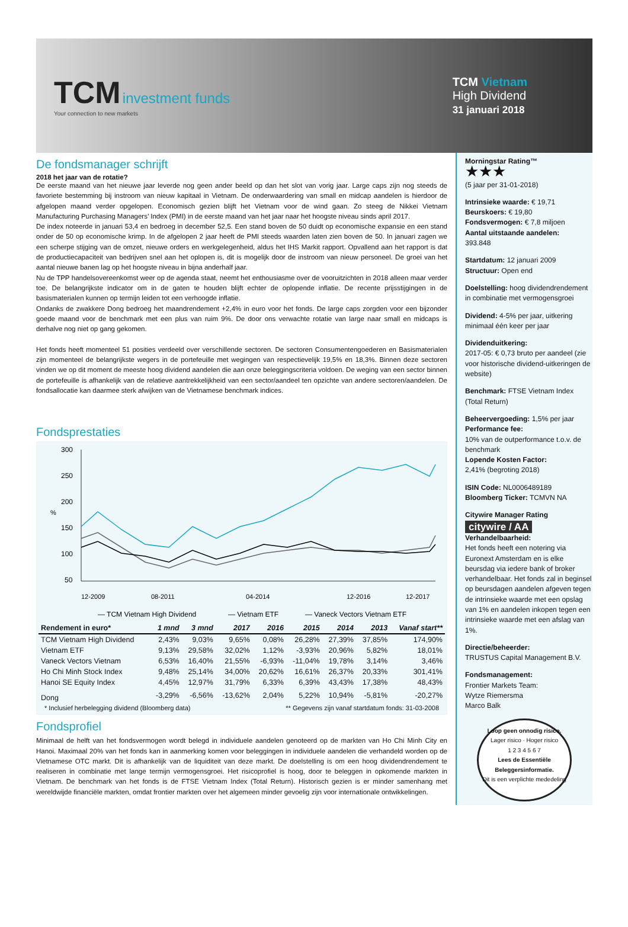TCM investment funds
Your connection to new markets
TCM Vietnam
High Dividend
31 januari 2018
De fondsmanager schrijft
2018 het jaar van de rotatie?
De eerste maand van het nieuwe jaar leverde nog geen ander beeld op dan het slot van vorig jaar. Large caps zijn nog steeds de favoriete bestemming bij instroom van nieuw kapitaal in Vietnam. De onderwaardering van small en midcap aandelen is hierdoor de afgelopen maand verder opgelopen. Economisch gezien blijft het Vietnam voor de wind gaan. Zo steeg de Nikkei Vietnam Manufacturing Purchasing Managers’ Index (PMI) in de eerste maand van het jaar naar het hoogste niveau sinds april 2017.
De index noteerde in januari 53,4 en bedroeg in december 52,5. Een stand boven de 50 duidt op economische expansie en een stand onder de 50 op economische krimp. In de afgelopen 2 jaar heeft de PMI steeds waarden laten zien boven de 50. In januari zagen we een scherpe stijging van de omzet, nieuwe orders en werkgelegenheid, aldus het IHS Markit rapport. Opvallend aan het rapport is dat de productiecapaciteit van bedrijven snel aan het oplopen is, dit is mogelijk door de instroom van nieuw personeel. De groei van het aantal nieuwe banen lag op het hoogste niveau in bijna anderhalf jaar.
Nu de TPP handelsovereenkomst weer op de agenda staat, neemt het enthousiasme over de vooruitzichten in 2018 alleen maar verder toe. De belangrijkste indicator om in de gaten te houden blijft echter de oplopende inflatie. De recente prijsstijgingen in de basismaterialen kunnen op termijn leiden tot een verhoogde inflatie.
Ondanks de zwakkere Dong bedroeg het maandrendement +2,4% in euro voor het fonds. De large caps zorgden voor een bijzonder goede maand voor de benchmark met een plus van ruim 9%. De door ons verwachte rotatie van large naar small en midcaps is derhalve nog niet op gang gekomen.
Het fonds heeft momenteel 51 posities verdeeld over verschillende sectoren. De sectoren Consumentengoederen en Basismaterialen zijn momenteel de belangrijkste wegers in de portefeuille met wegingen van respectievelijk 19,5% en 18,3%. Binnen deze sectoren vinden we op dit moment de meeste hoog dividend aandelen die aan onze beleggingscriteria voldoen. De weging van een sector binnen de portefeuille is afhankelijk van de relatieve aantrekkelijkheid van een sector/aandeel ten opzichte van andere sectoren/aandelen. De fondsallocatie kan daarmee sterk afwijken van de Vietnamese benchmark indices.
Fondsprestaties
%
300
250
200
150
100
50
12-2009
08-2011
04-2014
12-2016
12-2017
— TCM Vietnam High Dividend
— Vietnam ETF
— Vaneck Vectors Vietnam ETF
| Rendement in euro* | 1 mnd | 3 mnd | 2017 | 2016 | 2015 | 2014 | 2013 | Vanaf start** |
| --- | --- | --- | --- | --- | --- | --- | --- | --- |
| TCM Vietnam High Dividend | 2,43% | 9,03% | 9,65% | 0,08% | 26,28% | 27,39% | 37,85% | 174,90% |
| Vietnam ETF | 9,13% | 29,58% | 32,02% | 1,12% | -3,93% | 20,96% | 5,82% | 18,01% |
| Vaneck Vectors Vietnam | 6,53% | 16,40% | 21,55% | -6,93% | -11,04% | 19,78% | 3,14% | 3,46% |
| Ho Chi Minh Stock Index | 9,48% | 25,14% | 34,00% | 20,62% | 16,61% | 26,37% | 20,33% | 301,41% |
| Hanoi SE Equity Index | 4,45% | 12,97% | 31,79% | 6,33% | 6,39% | 43,43% | 17,38% | 48,43% |
| Dong | -3,29% | -6,56% | -13,62% | 2,04% | 5,22% | 10,94% | -5,81% | -20,27% |
* Inclusief herbelegging dividend (Bloomberg data) ** Gegevens zijn vanaf startdatum fonds: 31-03-2008
Fondsprofiel
Minimaal de helft van het fondsvermogen wordt belegd in individuele aandelen genoteerd op de markten van Ho Chi Minh City en Hanoi. Maximaal 20% van het fonds kan in aanmerking komen voor beleggingen in individuele aandelen die verhandeld worden op de Vietnamese OTC markt. Dit is afhankelijk van de liquiditeit van deze markt. De doelstelling is om een hoog dividendrendement te realiseren in combinatie met lange termijn vermogensgroei. Het risicoprofiel is hoog, door te beleggen in opkomende markten in Vietnam. De benchmark van het fonds is de FTSE Vietnam Index (Total Return). Historisch gezien is er minder samenhang met wereldwijde financiële markten, omdat frontier markten over het algemeen minder gevoelig zijn voor internationale ontwikkelingen.
Morningstar Rating™
★★★
(5 jaar per 31-01-2018)
Intrinsieke waarde: € 19,71
Beurskoers: € 19,80
Fondsvermogen: € 7,8 miljoen
Aantal uitstaande aandelen:
393.848
Startdatum: 12 januari 2009
Structuur: Open end
Doelstelling: hoog dividendrendement in combinatie met vermogensgroei
Dividend: 4-5% per jaar, uitkering minimaal één keer per jaar
Dividenduitkering:
2017-05: € 0,73 bruto per aandeel (zie voor historische dividend-uitkeringen de website)
Benchmark: FTSE Vietnam Index (Total Return)
Beheervergoeding: 1,5% per jaar
Performance fee:
10% van de outperformance t.o.v. de benchmark
Lopende Kosten Factor:
2,41% (begroting 2018)
ISIN Code: NL0006489189
Bloomberg Ticker: TCMVN NA
Citywire Manager Rating
citywire / AA
Verhandelbaarheid:
Het fonds heeft een notering via Euronext Amsterdam en is elke beursdag via iedere bank of broker verhandelbaar. Het fonds zal in beginsel op beursdagen aandelen afgeven tegen de intrinsieke waarde met een opslag van 1% en aandelen inkopen tegen een intrinsieke waarde met een afslag van 1%.
Directie/beheerder:
TRUSTUS Capital Management B.V.
Fondsmanagement:
Frontier Markets Team:
Wytze Riemersma
Marco Balk
Loop geen onnodig risico.
Lager risico · Hoger risico
1 2 3 4 5 6 7
Lees de Essentiële Beleggersinformatie.
Dit is een verplichte mededeling